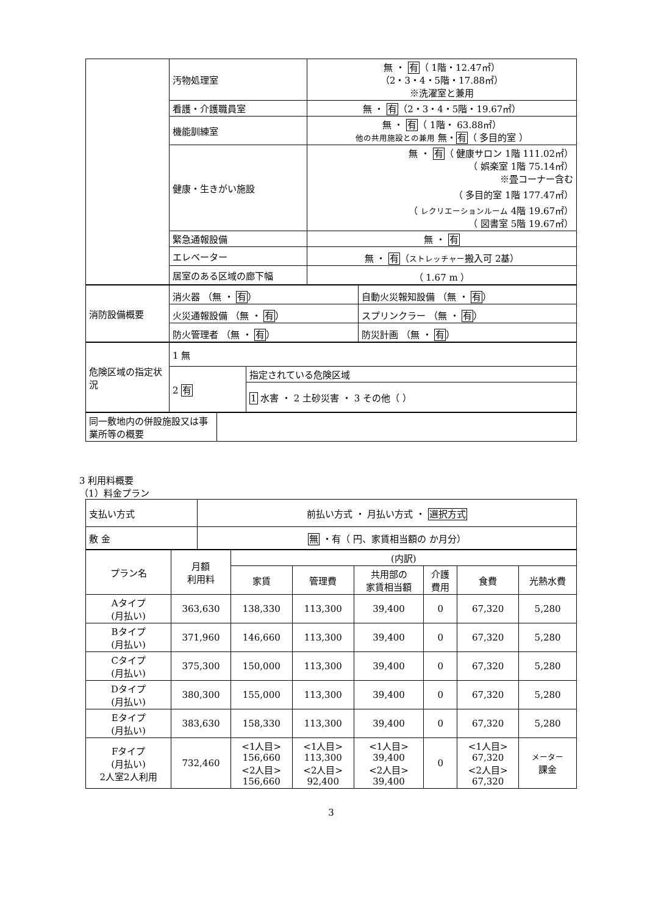| | 汚物処理室 | 無 ・ 有 （ 1階・12.47㎡） （2・3・4・5階・17.88㎡） ※洗濯室と兼用 |
| | 看護・介護職員室 | 無 ・ 有 （2・3・4・5階・19.67㎡） |
| | 機能訓練室 | 無 ・ 有 （ 1階・ 63.88㎡） 他の共用施設との兼用 無・ 有 （ 多目的室 ） |
| | 健康・生きがい施設 | 無 ・ 有 （ 健康サロン 1階 111.02㎡） （ 娯楽室 1階 75.14㎡） ※畳コーナー含む （ 多目的室 1階 177.47㎡） （ レクリエーションルーム 4階 19.67㎡） （ 図書室 5階 19.67㎡） |
| | 緊急通報設備 | 無 ・ 有 |
| | エレベーター | 無 ・ 有 （ ストレッチャー 搬入可 2基） |
| | 居室のある区域の廊下幅 | （ 1.67 m ） |
| 消防設備概要 | 消火器 （無 ・ 有 ） | 自動火災報知設備 （無 ・ 有 ） |
| | 火災通報設備 （無 ・ 有 ） | スプリンクラー （無 ・ 有 ） |
| | 防火管理者 （無 ・ 有 ） | 防災計画 （無 ・ 有 ） |
| 危険区域の指定状況 | 1 無 | |
| | 2 有 | 指定されている危険区域 |
| | | 1 水害 ・ 2 土砂災害 ・ 3 その他（ ） |
| 同一敷地内の併設施設又は事業所等の概要 | |
3 利用料概要
（1）料金プラン
| 支払い方式 | 前払い方式 ・ 月払い方式 ・ 選択方式 |
| 敷 金 | 無 ・有（ 円、家賃相当額の か月分） |
| プラン名 | 月額 利用料 | (内訳) | | | | | |
| --- | --- | --- | --- | --- | --- | --- | --- |
| | | 家賃 | 管理費 | 共用部の 家賃相当額 | 介護 費用 | 食費 | 光熱水費 |
| Aタイプ (月払い) | 363,630 | 138,330 | 113,300 | 39,400 | 0 | 67,320 | 5,280 |
| Bタイプ (月払い) | 371,960 | 146,660 | 113,300 | 39,400 | 0 | 67,320 | 5,280 |
| Cタイプ (月払い) | 375,300 | 150,000 | 113,300 | 39,400 | 0 | 67,320 | 5,280 |
| Dタイプ (月払い) | 380,300 | 155,000 | 113,300 | 39,400 | 0 | 67,320 | 5,280 |
| Eタイプ (月払い) | 383,630 | 158,330 | 113,300 | 39,400 | 0 | 67,320 | 5,280 |
| Fタイプ (月払い) 2人室2人利用 | 732,460 | <1人目> 156,660 <2人目> 156,660 | <1人目> 113,300 <2人目> 92,400 | <1人目> 39,400 <2人目> 39,400 | 0 | <1人目> 67,320 <2人目> 67,320 | メーター 課金 |
3